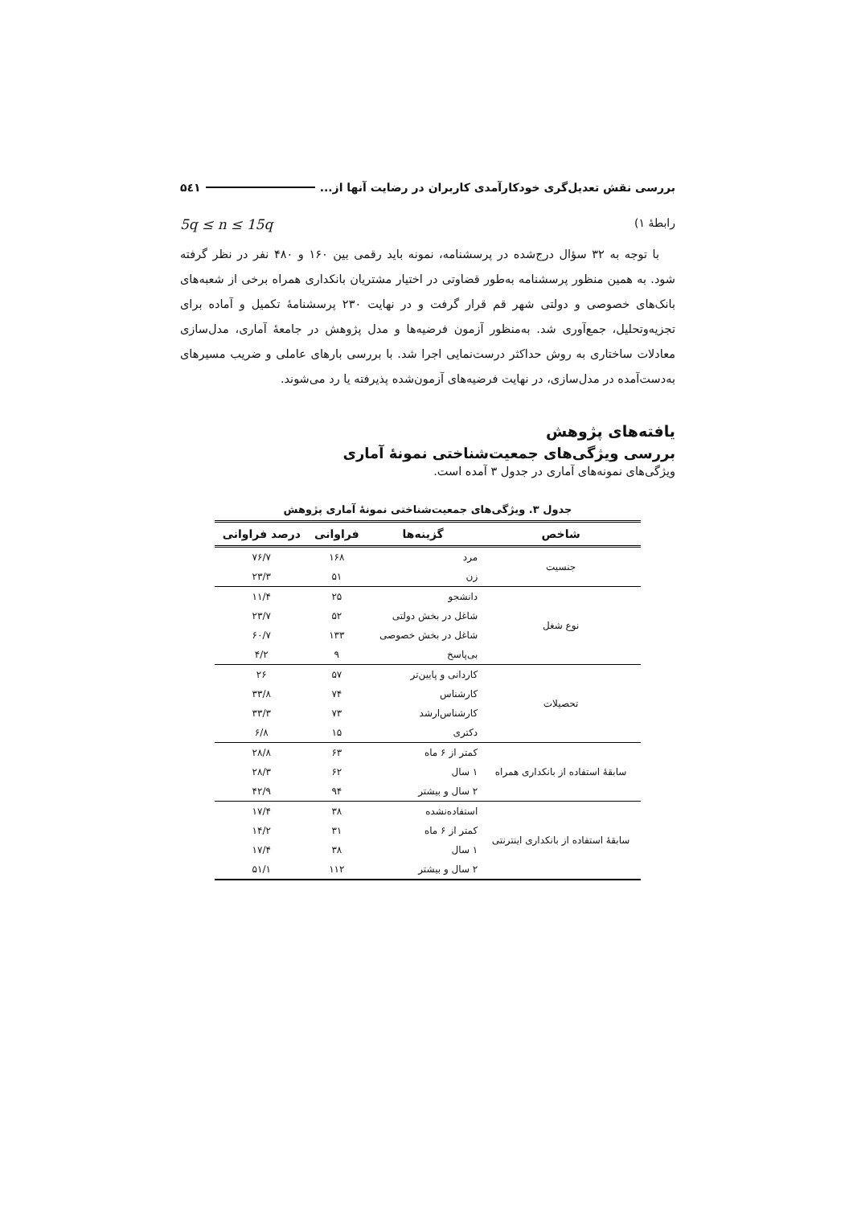بررسی نقش تعدیل‌گری خودکارآمدی کاربران در رضایت آنها از... ۵٤۱
رابطهٔ ۱) 5q ≤ n ≤ 15q
با توجه به ۳۲ سؤال درج‌شده در پرسشنامه، نمونه باید رقمی بین ۱۶۰ و ۴۸۰ نفر در نظر گرفته شود. به همین منظور پرسشنامه به‌طور قضاوتی در اختیار مشتریان بانکداری همراه برخی از شعبه‌های بانک‌های خصوصی و دولتی شهر قم قرار گرفت و در نهایت ۲۳۰ پرسشنامهٔ تکمیل و آماده برای تجزیه‌وتحلیل، جمع‌آوری شد. به‌منظور آزمون فرضیه‌ها و مدل پژوهش در جامعهٔ آماری، مدل‌سازی معادلات ساختاری به روش حداکثر درست‌نمایی اجرا شد. با بررسی بارهای عاملی و ضریب مسیرهای به‌دست‌آمده در مدل‌سازی، در نهایت فرضیه‌های آزمون‌شده پذیرفته یا رد می‌شوند.
یافته‌های پژوهش
بررسی ویژگی‌های جمعیت‌شناختی نمونهٔ آماری
ویژگی‌های نمونه‌های آماری در جدول ۳ آمده است.
جدول ۳. ویژگی‌های جمعیت‌شناختی نمونهٔ آماری پژوهش
| شاخص | گزینه‌ها | فراوانی | درصد فراوانی |
| --- | --- | --- | --- |
| جنسیت | مرد | ۱۶۸ | ۷۶/۷ |
| | زن | ۵۱ | ۲۳/۳ |
| نوع شغل | دانشجو | ۲۵ | ۱۱/۴ |
| | شاغل در بخش دولتی | ۵۲ | ۲۳/۷ |
| | شاغل در بخش خصوصی | ۱۳۳ | ۶۰/۷ |
| | بی‌پاسخ | ۹ | ۴/۲ |
| تحصیلات | کاردانی و پایین‌تر | ۵۷ | ۲۶ |
| | کارشناس | ۷۴ | ۳۳/۸ |
| | کارشناس‌ارشد | ۷۳ | ۳۳/۳ |
| | دکتری | ۱۵ | ۶/۸ |
| سابقهٔ استفاده از بانکداری همراه | کمتر از ۶ ماه | ۶۳ | ۲۸/۸ |
| | ۱ سال | ۶۲ | ۲۸/۳ |
| | ۲ سال و بیشتر | ۹۴ | ۴۲/۹ |
| سابقهٔ استفاده از بانکداری اینترنتی | استفاده‌نشده | ۳۸ | ۱۷/۴ |
| | کمتر از ۶ ماه | ۳۱ | ۱۴/۲ |
| | ۱ سال | ۳۸ | ۱۷/۴ |
| | ۲ سال و بیشتر | ۱۱۲ | ۵۱/۱ |